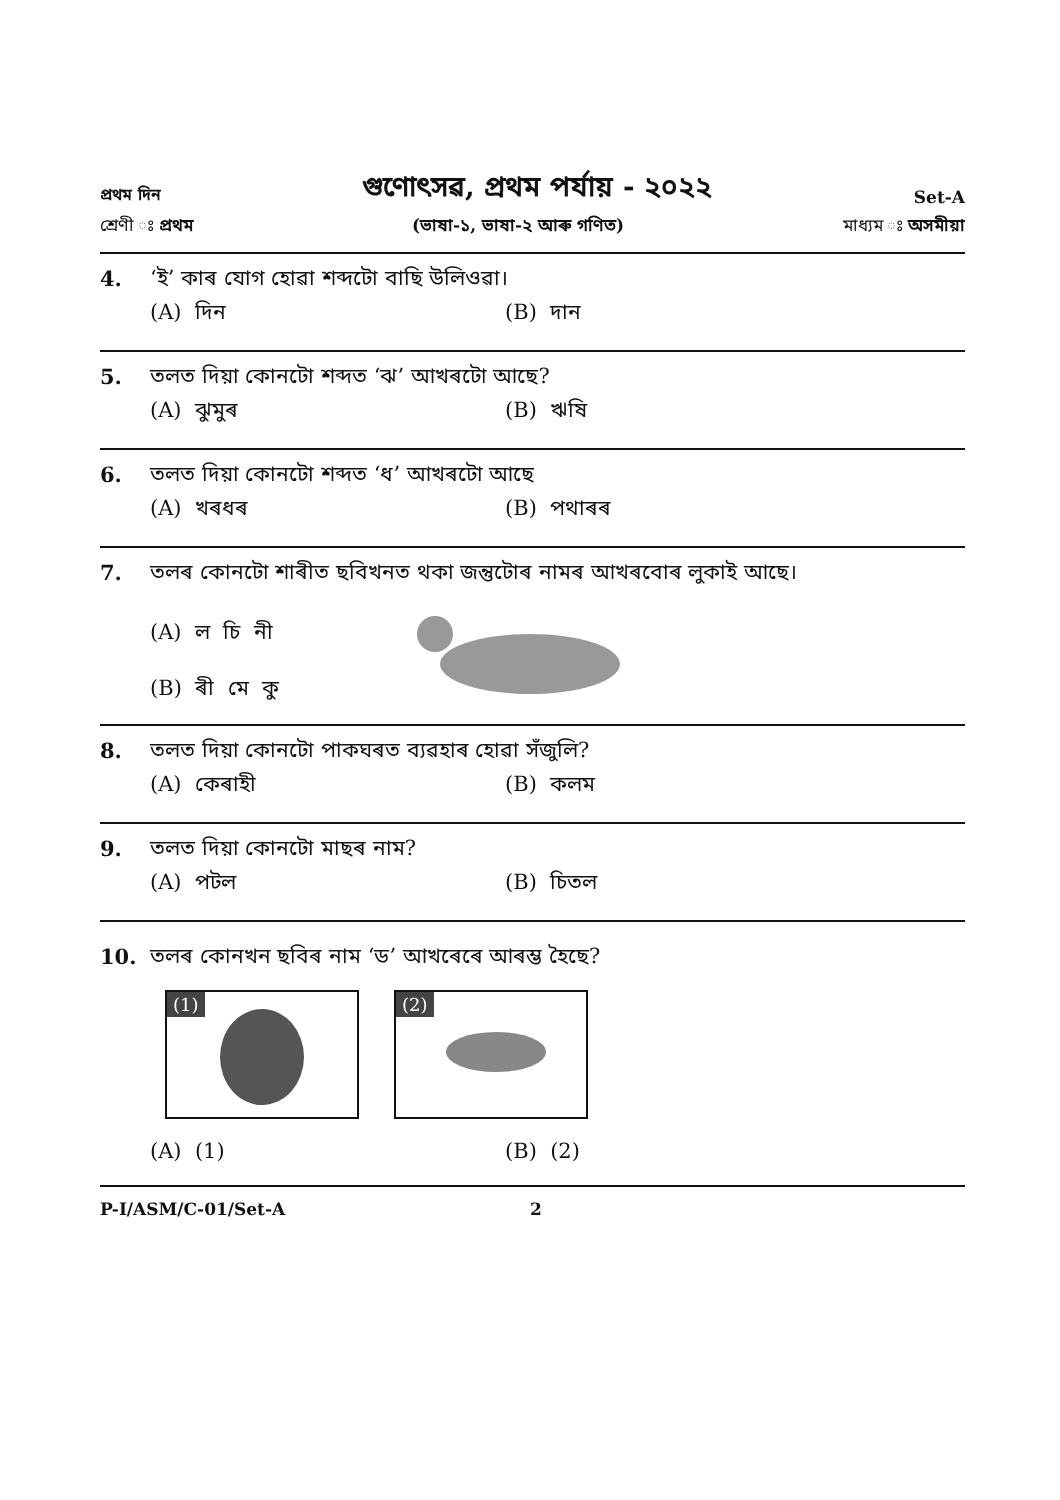প্ৰথম দিন গুণোৎসৱ, প্ৰথম পৰ্যায় - ২০২২ Set-A
শ্ৰেণী ঃ প্ৰথম (ভাষা-১, ভাষা-২ আৰু গণিত) মাধ্যম ঃ অসমীয়া
4. ‘ই’ কাৰ যোগ হোৱা শব্দটো বাছি উলিওৱা।
(A) দিন (B) দান
5. তলত দিয়া কোনটো শব্দত ‘ঝ’ আখৰটো আছে?
(A) ঝুমুৰ (B) ঋষি
6. তলত দিয়া কোনটো শব্দত ‘ধ’ আখৰটো আছে
(A) খৰধৰ (B) পথাৰৰ
7. তলৰ কোনটো শাৰীত ছবিখনত থকা জন্তুটোৰ নামৰ আখৰবোৰ লুকাই আছে।
(A) ল চি নী
(B) ৰী মে কু
8. তলত দিয়া কোনটো পাকঘৰত ব্যৱহাৰ হোৱা সঁজুলি?
(A) কেৰাহী (B) কলম
9. তলত দিয়া কোনটো মাছৰ নাম?
(A) পটল (B) চিতল
10. তলৰ কোনখন ছবিৰ নাম ‘ড’ আখৰেৰে আৰম্ভ হৈছে?
(1)
(2)
(A) (1) (B) (2)
P-I/ASM/C-01/Set-A 2